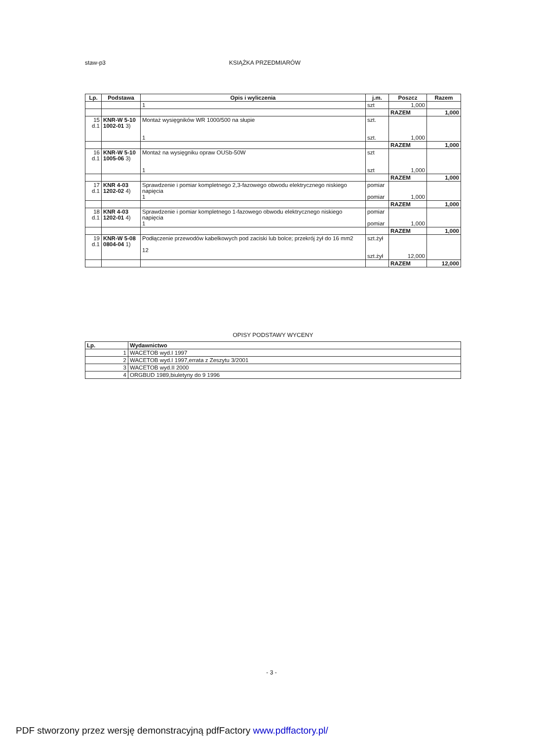staw-p3 KSIĄŻKA PRZEDMIARÓW
| Lp. | Podstawa | Opis i wyliczenia | j.m. | Poszcz | Razem |
| --- | --- | --- | --- | --- | --- |
| | | 1 | szt | 1,000 | |
| | | | | RAZEM | 1,000 |
| 15 d.1 | KNR-W 5-10 1002-01 3) | Montaż wysięgników WR 1000/500 na słupie 1 | szt. szt. | 1,000 | |
| | | | | RAZEM | 1,000 |
| 16 d.1 | KNR-W 5-10 1005-06 3) | Montaż na wysięgniku opraw OUSb-50W 1 | szt szt | 1,000 | |
| | | | | RAZEM | 1,000 |
| 17 d.1 | KNR 4-03 1202-02 4) | Sprawdzenie i pomiar kompletnego 2,3-fazowego obwodu elektrycznego niskiego napięcia 1 | pomiar pomiar | 1,000 | |
| | | | | RAZEM | 1,000 |
| 18 d.1 | KNR 4-03 1202-01 4) | Sprawdzenie i pomiar kompletnego 1-fazowego obwodu elektrycznego niskiego napięcia 1 | pomiar pomiar | 1,000 | |
| | | | | RAZEM | 1,000 |
| 19 d.1 | KNR-W 5-08 0804-04 1) | Podłączenie przewodów kabelkowych pod zaciski lub bolce; przekrój żył do 16 mm2 12 | szt.żył szt.żył | 12,000 | |
| | | | | RAZEM | 12,000 |
OPISY PODSTAWY WYCENY
| Lp. | Wydawnictwo |
| --- | --- |
| 1 | WACETOB wyd.I 1997 |
| 2 | WACETOB wyd.I 1997,errata z Zeszytu 3/2001 |
| 3 | WACETOB wyd.II 2000 |
| 4 | ORGBUD 1989,biuletyny do 9 1996 |
- 3 -
PDF stworzony przez wersję demonstracyjną pdfFactory www.pdffactory.pl/